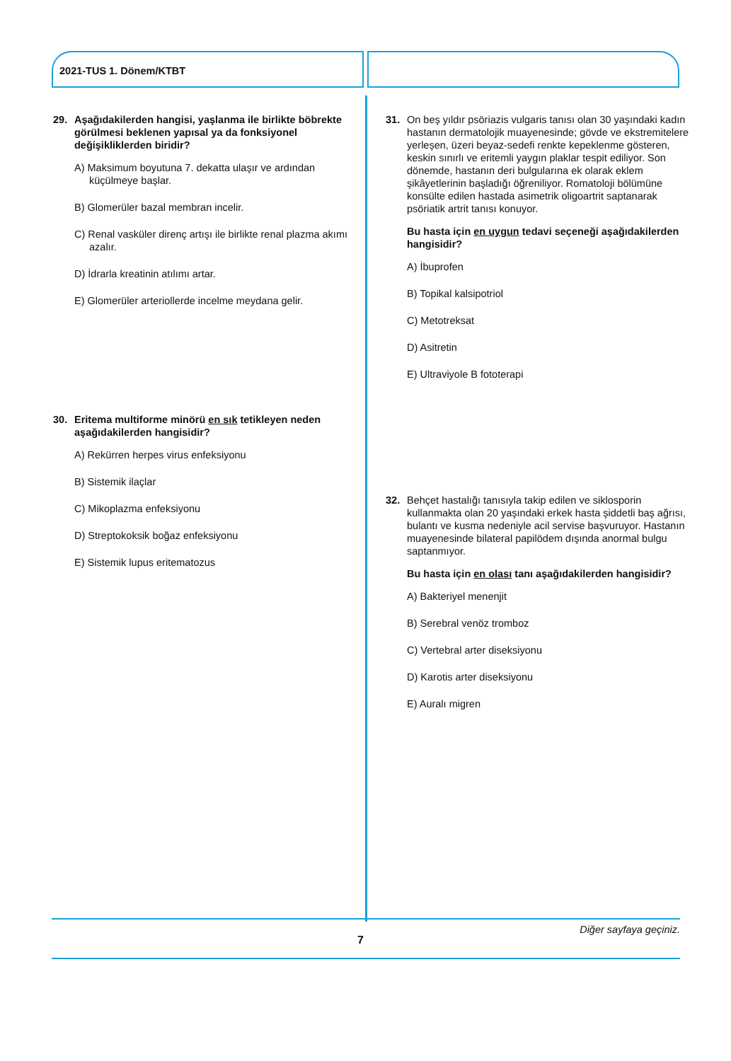2021-TUS 1. Dönem/KTBT
29. Aşağıdakilerden hangisi, yaşlanma ile birlikte böbrekte görülmesi beklenen yapısal ya da fonksiyonel değişikliklerden biridir?
A) Maksimum boyutuna 7. dekatta ulaşır ve ardından küçülmeye başlar.
B) Glomerüler bazal membran incelir.
C) Renal vasküler direnç artışı ile birlikte renal plazma akımı azalır.
D) İdrarla kreatinin atılımı artar.
E) Glomerüler arteriollerde incelme meydana gelir.
30. Eritema multiforme minörü en sık tetikleyen neden aşağıdakilerden hangisidir?
A) Rekürren herpes virus enfeksiyonu
B) Sistemik ilaçlar
C) Mikoplazma enfeksiyonu
D) Streptokoksik boğaz enfeksiyonu
E) Sistemik lupus eritematozus
31. On beş yıldır psöriazis vulgaris tanısı olan 30 yaşındaki kadın hastanın dermatolojik muayenesinde; gövde ve ekstremitelere yerleşen, üzeri beyaz-sedefi renkte kepeklenme gösteren, keskin sınırlı ve eritemli yaygın plaklar tespit ediliyor. Son dönemde, hastanın deri bulgularına ek olarak eklem şikâyetlerinin başladığı öğreniliyor. Romatoloji bölümüne konsülte edilen hastada asimetrik oligoartrit saptanarak psöriatik artrit tanısı konuyor.
Bu hasta için en uygun tedavi seçeneği aşağıdakilerden hangisidir?
A) İbuprofen
B) Topikal kalsipotriol
C) Metotreksat
D) Asitretin
E) Ultraviyole B fototerapi
32. Behçet hastalığı tanısıyla takip edilen ve siklosporin kullanmakta olan 20 yaşındaki erkek hasta şiddetli baş ağrısı, bulantı ve kusma nedeniyle acil servise başvuruyor. Hastanın muayenesinde bilateral papilödem dışında anormal bulgu saptanmıyor.
Bu hasta için en olası tanı aşağıdakilerden hangisidir?
A) Bakteriyel menenjit
B) Serebral venöz tromboz
C) Vertebral arter diseksiyonu
D) Karotis arter diseksiyonu
E) Auralı migren
Diğer sayfaya geçiniz.
7